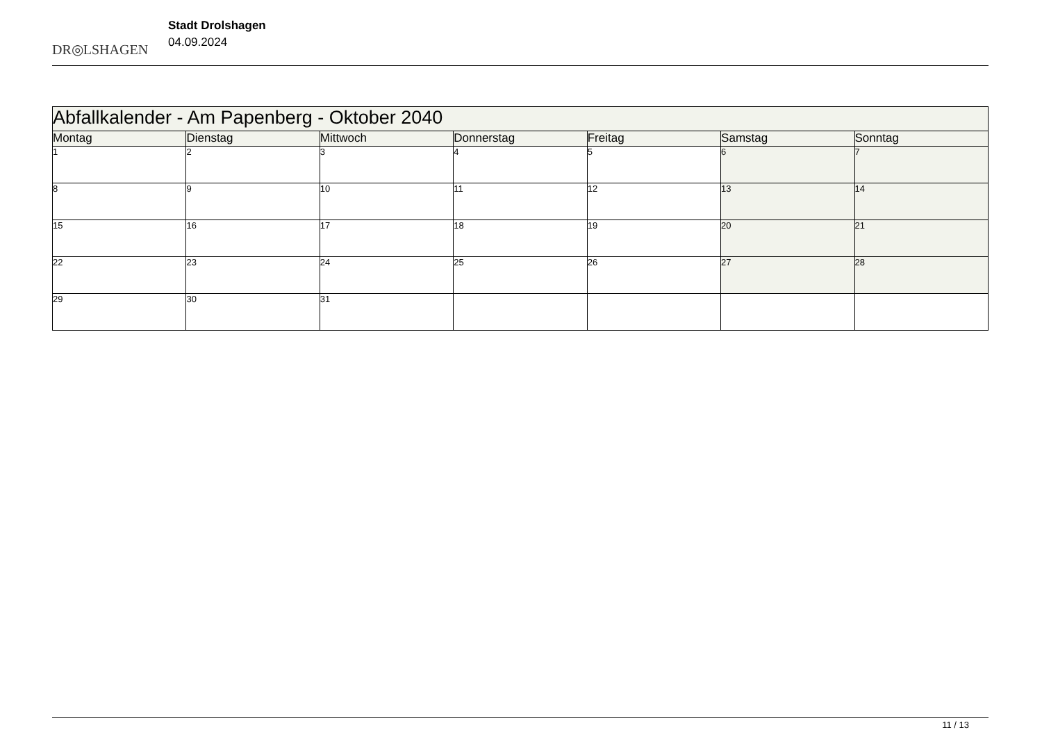DR◎LSHAGEN
Stadt Drolshagen
04.09.2024
| Abfallkalender - Am Papenberg - Oktober 2040 | | | | | | |
| Montag | Dienstag | Mittwoch | Donnerstag | Freitag | Samstag | Sonntag |
| 1 | 2 | 3 | 4 | 5 | 6 | 7 |
| 8 | 9 | 10 | 11 | 12 | 13 | 14 |
| 15 | 16 | 17 | 18 | 19 | 20 | 21 |
| 22 | 23 | 24 | 25 | 26 | 27 | 28 |
| 29 | 30 | 31 | | | | |
11 / 13